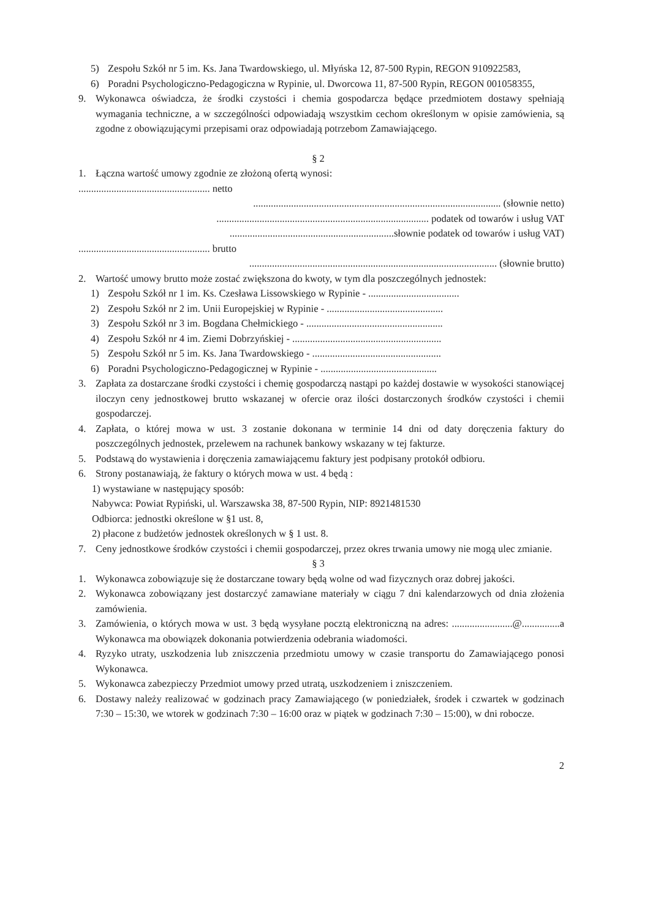5) Zespołu Szkół nr 5 im. Ks. Jana Twardowskiego, ul. Młyńska 12, 87-500 Rypin, REGON 910922583,
6) Poradni Psychologiczno-Pedagogiczna w Rypinie, ul. Dworcowa 11, 87-500 Rypin, REGON 001058355,
9. Wykonawca oświadcza, że środki czystości i chemia gospodarcza będące przedmiotem dostawy spełniają wymagania techniczne, a w szczególności odpowiadają wszystkim cechom określonym w opisie zamówienia, są zgodne z obowiązującymi przepisami oraz odpowiadają potrzebom Zamawiającego.
§ 2
1. Łączna wartość umowy zgodnie ze złożoną ofertą wynosi:
.................................................... netto
.................................................................................................. (słownie netto)
.................................................................................... podatek od towarów i usług VAT
.................................................................słownie podatek od towarów i usług VAT)
.................................................... brutto
.................................................................................................. (słownie brutto)
2. Wartość umowy brutto może zostać zwiększona do kwoty, w tym dla poszczególnych jednostek:
1) Zespołu Szkół nr 1 im. Ks. Czesława Lissowskiego w Rypinie - ....................................
2) Zespołu Szkół nr 2 im. Unii Europejskiej w Rypinie - ..............................................
3) Zespołu Szkół nr 3 im. Bogdana Chełmickiego - ......................................................
4) Zespołu Szkół nr 4 im. Ziemi Dobrzyńskiej - ...........................................................
5) Zespołu Szkół nr 5 im. Ks. Jana Twardowskiego - ...................................................
6) Poradni Psychologiczno-Pedagogicznej w Rypinie - ..............................................
3. Zapłata za dostarczane środki czystości i chemię gospodarczą nastąpi po każdej dostawie w wysokości stanowiącej iloczyn ceny jednostkowej brutto wskazanej w ofercie oraz ilości dostarczonych środków czystości i chemii gospodarczej.
4. Zapłata, o której mowa w ust. 3 zostanie dokonana w terminie 14 dni od daty doręczenia faktury do poszczególnych jednostek, przelewem na rachunek bankowy wskazany w tej fakturze.
5. Podstawą do wystawienia i doręczenia zamawiającemu faktury jest podpisany protokół odbioru.
6. Strony postanawiają, że faktury o których mowa w ust. 4 będą :
1) wystawiane w następujący sposób:
Nabywca: Powiat Rypiński, ul. Warszawska 38, 87-500 Rypin, NIP: 8921481530
Odbiorca: jednostki określone w §1 ust. 8,
2) płacone z budżetów jednostek określonych w § 1 ust. 8.
7. Ceny jednostkowe środków czystości i chemii gospodarczej, przez okres trwania umowy nie mogą ulec zmianie.
§ 3
1. Wykonawca zobowiązuje się że dostarczane towary będą wolne od wad fizycznych oraz dobrej jakości.
2. Wykonawca zobowiązany jest dostarczyć zamawiane materiały w ciągu 7 dni kalendarzowych od dnia złożenia zamówienia.
3. Zamówienia, o których mowa w ust. 3 będą wysyłane pocztą elektroniczną na adres: ........................@...............a Wykonawca ma obowiązek dokonania potwierdzenia odebrania wiadomości.
4. Ryzyko utraty, uszkodzenia lub zniszczenia przedmiotu umowy w czasie transportu do Zamawiającego ponosi Wykonawca.
5. Wykonawca zabezpieczy Przedmiot umowy przed utratą, uszkodzeniem i zniszczeniem.
6. Dostawy należy realizować w godzinach pracy Zamawiającego (w poniedziałek, środek i czwartek w godzinach 7:30 – 15:30, we wtorek w godzinach 7:30 – 16:00 oraz w piątek w godzinach 7:30 – 15:00), w dni robocze.
2